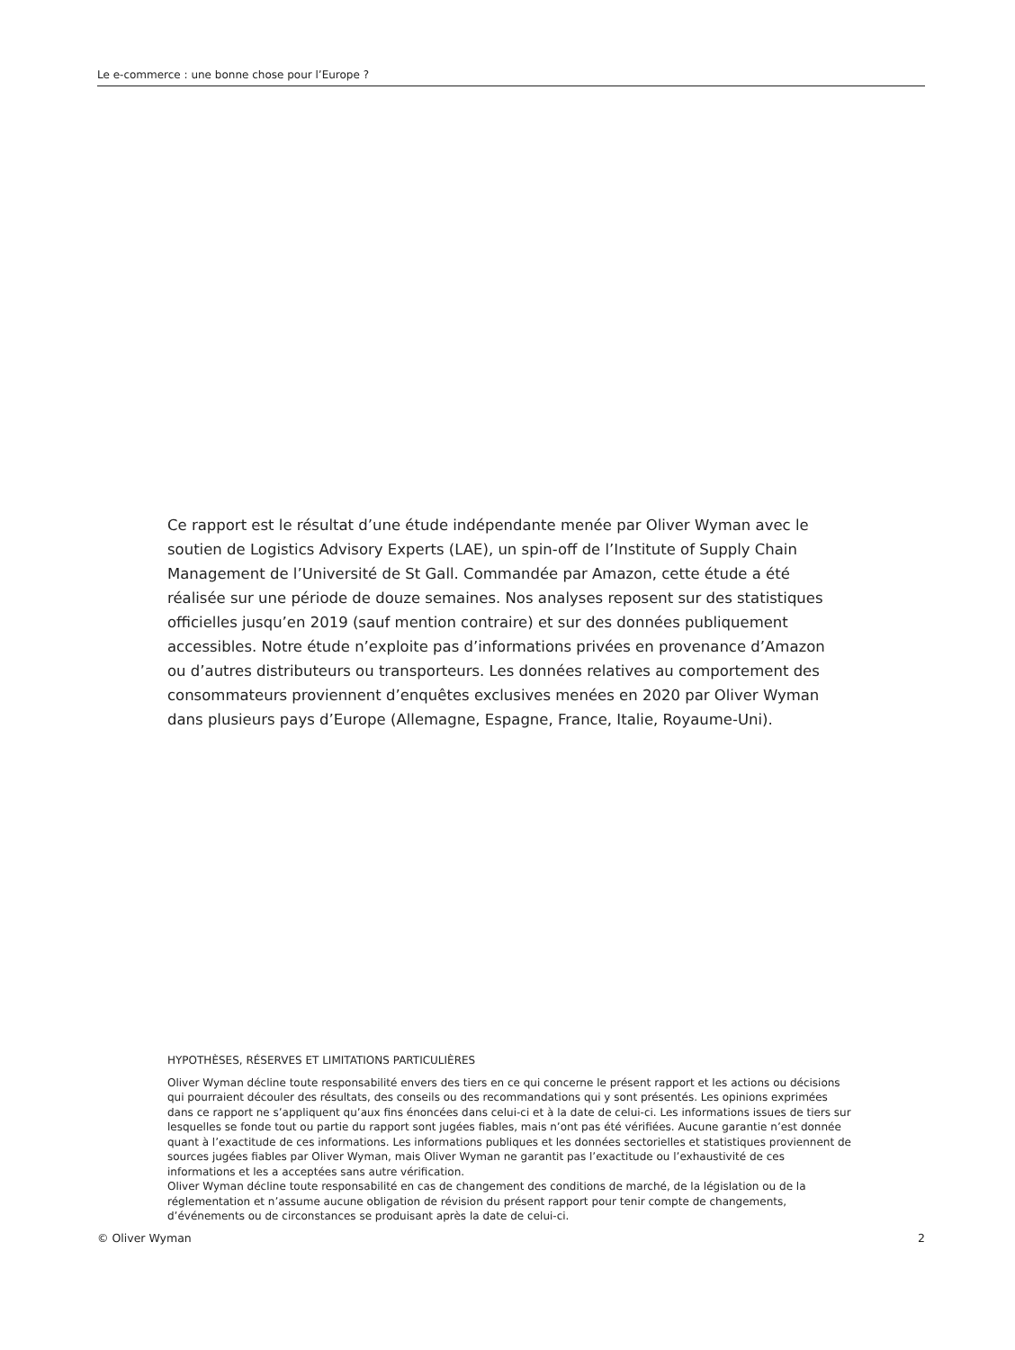Le e-commerce : une bonne chose pour l’Europe ?
Ce rapport est le résultat d’une étude indépendante menée par Oliver Wyman avec le soutien de Logistics Advisory Experts (LAE), un spin-off de l’Institute of Supply Chain Management de l’Université de St Gall. Commandée par Amazon, cette étude a été réalisée sur une période de douze semaines. Nos analyses reposent sur des statistiques officielles jusqu’en 2019 (sauf mention contraire) et sur des données publiquement accessibles. Notre étude n’exploite pas d’informations privées en provenance d’Amazon ou d’autres distributeurs ou transporteurs. Les données relatives au comportement des consommateurs proviennent d’enquêtes exclusives menées en 2020 par Oliver Wyman dans plusieurs pays d’Europe (Allemagne, Espagne, France, Italie, Royaume-Uni).
HYPOTHÈSES, RÉSERVES ET LIMITATIONS PARTICULIÈRES
Oliver Wyman décline toute responsabilité envers des tiers en ce qui concerne le présent rapport et les actions ou décisions qui pourraient découler des résultats, des conseils ou des recommandations qui y sont présentés. Les opinions exprimées dans ce rapport ne s’appliquent qu’aux fins énoncées dans celui-ci et à la date de celui-ci. Les informations issues de tiers sur lesquelles se fonde tout ou partie du rapport sont jugées fiables, mais n’ont pas été vérifiées. Aucune garantie n’est donnée quant à l’exactitude de ces informations. Les informations publiques et les données sectorielles et statistiques proviennent de sources jugées fiables par Oliver Wyman, mais Oliver Wyman ne garantit pas l’exactitude ou l’exhaustivité de ces informations et les a acceptées sans autre vérification.
Oliver Wyman décline toute responsabilité en cas de changement des conditions de marché, de la législation ou de la réglementation et n’assume aucune obligation de révision du présent rapport pour tenir compte de changements, d’événements ou de circonstances se produisant après la date de celui-ci.
© Oliver Wyman 2